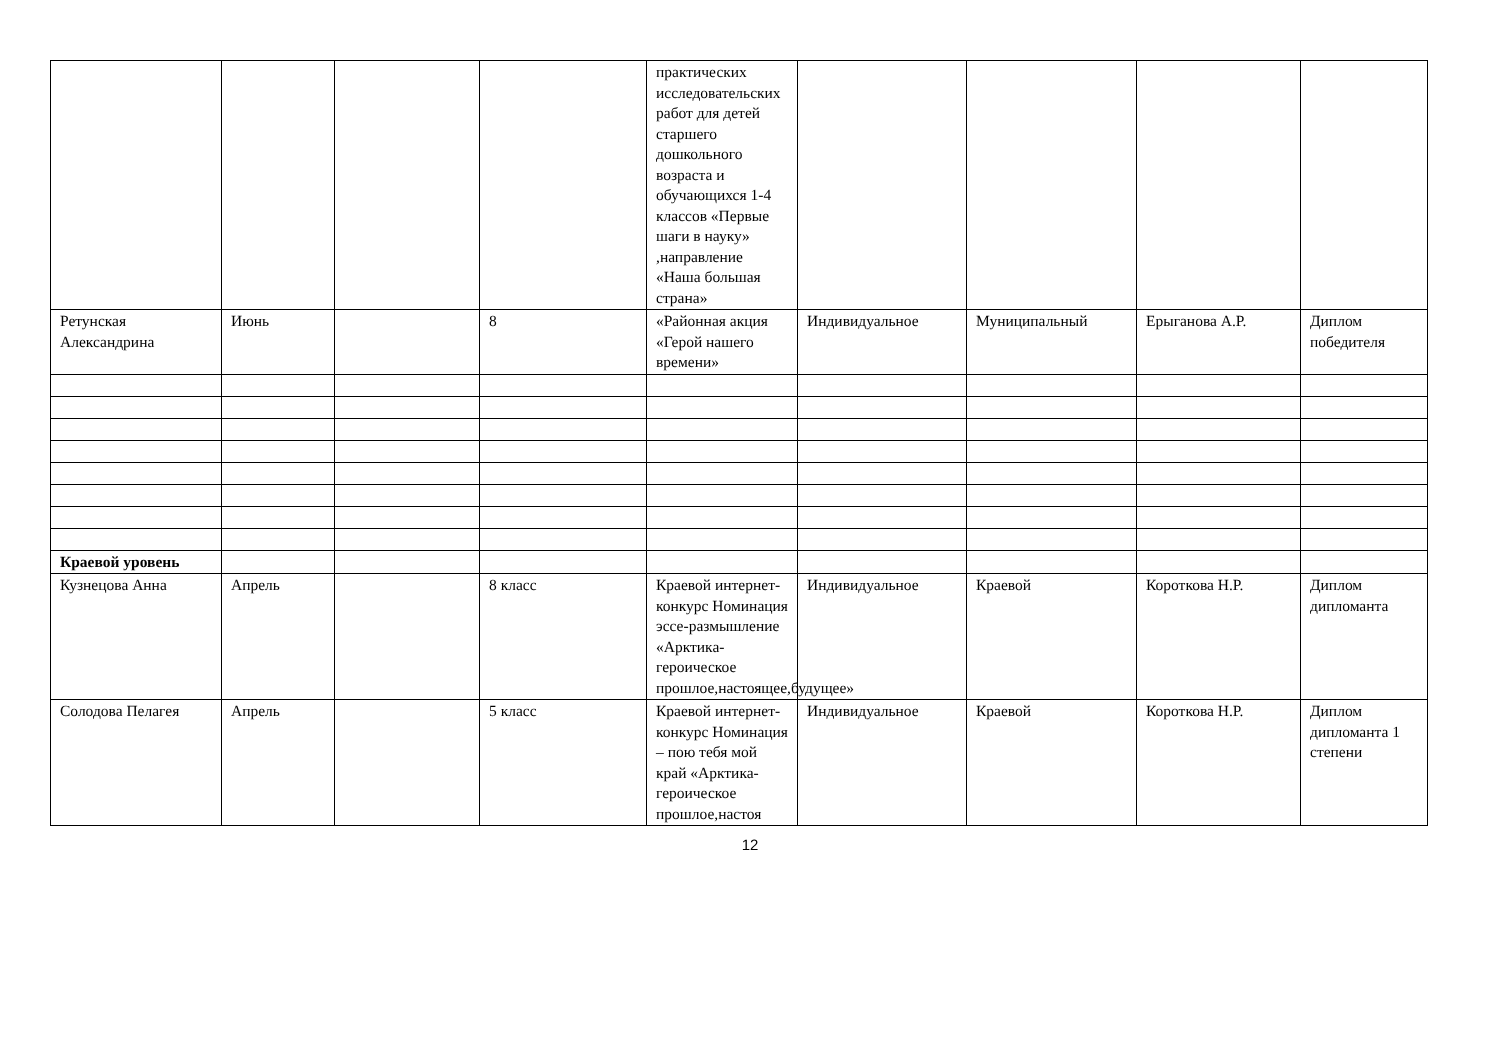| | | | | практических исследовательских работ для детей старшего дошкольного возраста и обучающихся 1-4 классов «Первые шаги в науку» ,направление «Наша большая страна» | | | | |
| Ретунская Александрина | Июнь | | 8 | «Районная акция «Герой нашего времени» | Индивидуальное | Муниципальный | Ерыганова А.Р. | Диплом победителя |
| Краевой уровень | | | | | | | | |
| Кузнецова Анна | Апрель | | 8 класс | Краевой интернет-конкурс Номинация эссе-размышление «Арктика-героическое прошлое,настоящее,будущее» | Индивидуальное | Краевой | Короткова Н.Р. | Диплом дипломанта |
| Солодова Пелагея | Апрель | | 5 класс | Краевой интернет-конкурс Номинация – пою тебя мой край «Арктика-героическое прошлое,настоя | Индивидуальное | Краевой | Короткова Н.Р. | Диплом дипломанта 1 степени |
12